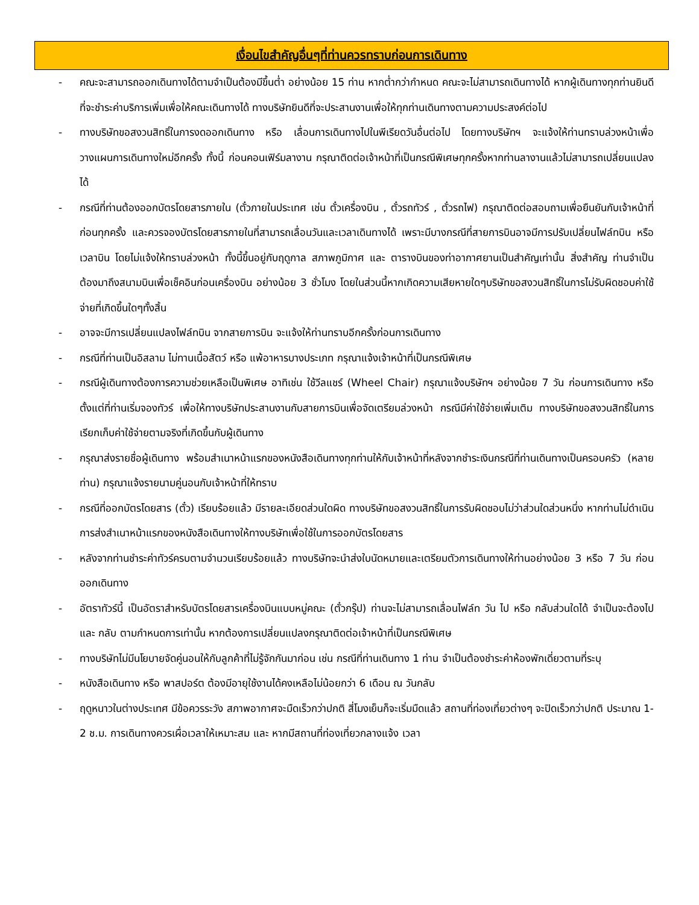เงื่อนไขสำคัญอื่นๆที่ท่านควรทราบก่อนการเดินทาง
- คณะจะสามารถออกเดินทางได้ตามจำเป็นต้องมีขึ้นต่ำ อย่างน้อย 15 ท่าน หากต่ำกว่ากำหนด คณะจะไม่สามารถเดินทางได้ หากผู้เดินทางทุกท่านยินดีที่จะชำระค่าบริการเพิ่มเพื่อให้คณะเดินทางได้ ทางบริษัทยินดีที่จะประสานงานเพื่อให้ทุกท่านเดินทางตามความประสงค์ต่อไป
- ทางบริษัทขอสงวนสิทธิ์ในการงดออกเดินทาง หรือ เลื่อนการเดินทางไปในพีเรียดวันอื่นต่อไป โดยทางบริษัทฯ จะแจ้งให้ท่านทราบล่วงหน้าเพื่อวางแผนการเดินทางใหม่อีกครั้ง ทั้งนี้ ก่อนคอนเฟิร์มลางาน กรุณาติดต่อเจ้าหน้าที่เป็นกรณีพิเศษทุกครั้งหากท่านลางานแล้วไม่สามารถเปลี่ยนแปลงได้
- กรณีที่ท่านต้องออกบัตรโดยสารภายใน (ตั๋วภายในประเทศ เช่น ตั๋วเครื่องบิน , ตั๋วรถทัวร์ , ตั๋วรถไฟ) กรุณาติดต่อสอบถามเพื่อยืนยันกับเจ้าหน้าที่ก่อนทุกครั้ง และควรจองบัตรโดยสารภายในที่สามารถเลื่อนวันและเวลาเดินทางได้ เพราะมีบางกรณีที่สายการบินอาจมีการปรับเปลี่ยนไฟล์ทบิน หรือ เวลาบิน โดยไม่แจ้งให้ทราบล่วงหน้า ทั้งนี้ขึ้นอยู่กับฤดูกาล สภาพภูมิกาศ และ ตารางบินของท่าอากาศยานเป็นสำคัญเท่านั้น สิ่งสำคัญ ท่านจำเป็นต้องมาถึงสนามบินเพื่อเช็คอินก่อนเครื่องบิน อย่างน้อย 3 ชั่วโมง โดยในส่วนนี้หากเกิดความเสียหายใดๆบริษัทขอสงวนสิทธิ์ในการไม่รับผิดชอบค่าใช้จ่ายที่เกิดขึ้นใดๆทั้งสิ้น
- อาจจะมีการเปลี่ยนแปลงไฟล์ทบิน จากสายการบิน จะแจ้งให้ท่านทราบอีกครั้งก่อนการเดินทาง
- กรณีที่ท่านเป็นอิสลาม ไม่ทานเนื้อสัตว์ หรือ แพ้อาหารบางประเภท กรุณาแจ้งเจ้าหน้าที่เป็นกรณีพิเศษ
- กรณีผู้เดินทางต้องการความช่วยเหลือเป็นพิเศษ อาทิเช่น ใช้วีลแชร์ (Wheel Chair) กรุณาแจ้งบริษัทฯ อย่างน้อย 7 วัน ก่อนการเดินทาง หรือตั้งแต่ที่ท่านเริ่มจองทัวร์ เพื่อให้ทางบริษัทประสานงานกับสายการบินเพื่อจัดเตรียมล่วงหน้า กรณีมีค่าใช้จ่ายเพิ่มเติม ทางบริษัทขอสงวนสิทธิ์ในการเรียกเก็บค่าใช้จ่ายตามจริงที่เกิดขึ้นกับผู้เดินทาง
- กรุณาส่งรายชื่อผู้เดินทาง พร้อมสำเนาหน้าแรกของหนังสือเดินทางทุกท่านให้กับเจ้าหน้าที่หลังจากชำระเงินกรณีที่ท่านเดินทางเป็นครอบครัว (หลายท่าน) กรุณาแจ้งรายนามคู่นอนกับเจ้าหน้าที่ให้ทราบ
- กรณีที่ออกบัตรโดยสาร (ตั๋ว) เรียบร้อยแล้ว มีรายละเอียดส่วนใดผิด ทางบริษัทขอสงวนสิทธิ์ในการรับผิดชอบไม่ว่าส่วนใดส่วนหนึ่ง หากท่านไม่ดำเนินการส่งสำเนาหน้าแรกของหนังสือเดินทางให้ทางบริษัทเพื่อใช้ในการออกบัตรโดยสาร
- หลังจากท่านชำระค่าทัวร์ครบตามจำนวนเรียบร้อยแล้ว ทางบริษัทจะนำส่งใบนัดหมายและเตรียมตัวการเดินทางให้ท่านอย่างน้อย 3 หรือ 7 วัน ก่อนออกเดินทาง
- อัตราทัวร์นี้ เป็นอัตราสำหรับบัตรโดยสารเครื่องบินแบบหมู่คณะ (ตั๋วกรุ๊ป) ท่านจะไม่สามารถเลื่อนไฟล์ท วัน ไป หรือ กลับส่วนใดได้ จำเป็นจะต้องไป และ กลับ ตามกำหนดการเท่านั้น หากต้องการเปลี่ยนแปลงกรุณาติดต่อเจ้าหน้าที่เป็นกรณีพิเศษ
- ทางบริษัทไม่มีนโยบายจัดคู่นอนให้กับลูกค้าที่ไม่รู้จักกันมาก่อน เช่น กรณีที่ท่านเดินทาง 1 ท่าน จำเป็นต้องชำระค่าห้องพักเดี่ยวตามที่ระบุ
- หนังสือเดินทาง หรือ พาสปอร์ต ต้องมีอายุใช้งานได้คงเหลือไม่น้อยกว่า 6 เดือน ณ วันกลับ
- ฤดูหนาวในต่างประเทศ มีข้อควรระวัง สภาพอากาศจะมืดเร็วกว่าปกติ สี่โมงเย็นก็จะเริ่มมืดแล้ว สถานที่ท่องเที่ยวต่างๆ จะปิดเร็วกว่าปกติ ประมาณ 1-2 ช.ม. การเดินทางควรเผื่อเวลาให้เหมาะสม และ หากมีสถานที่ท่องเที่ยวกลางแจ้ง เวลา